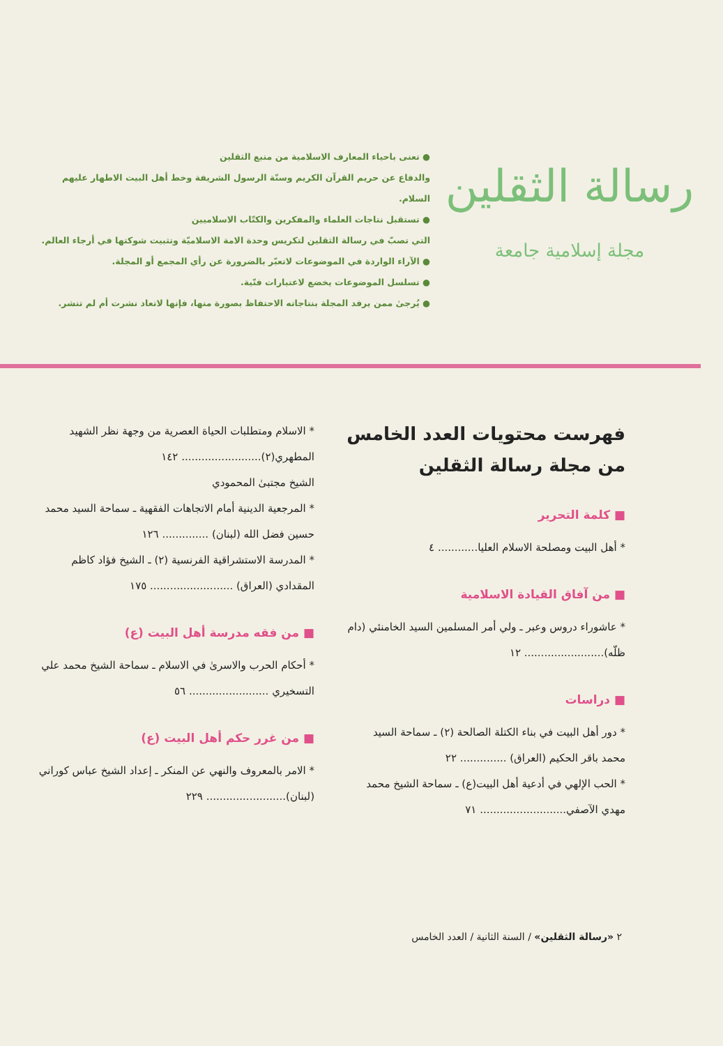رسالة الثقلين
مجلة إسلامية جامعة
● تعنى باحياء المعارف الاسلامية من منبع الثقلين
والدفاع عن حريم القرآن الكريم وسنّة الرسول الشريفة وخط أهل البيت الاطهار عليهم السلام.
● تستقبل نتاجات العلماء والمفكرين والكتّاب الاسلاميين
التي تصبّ في رسالة الثقلين لتكريس وحدة الامة الاسلاميّة وتثبيت شوكتها في أرجاء العالم.
● الآراء الواردة في الموضوعات لاتعبّر بالضرورة عن رأي المجمع أو المجلة.
● تسلسل الموضوعات يخضع لاعتبارات فنّية.
● يُرجىٰ ممن يرفد المجلة بنتاجاته الاحتفاظ بصورة منها، فإنها لاتعاد نشرت أم لم تنشر.
فهرست محتويات العدد الخامس
من مجلة رسالة الثقلين
■ كلمة التحرير
* أهل البيت ومصلحة الاسلام العليا............ ٤
■ من آفاق القيادة الاسلامية
* عاشوراء دروس وعبر ـ ولي أمر المسلمين السيد الخامنئي (دام ظلّه)........................ ١٢
■ دراسات
* دور أهل البيت في بناء الكتلة الصالحة (٢) ـ سماحة السيد محمد باقر الحكيم (العراق) .............. ٢٢
* الحب الإلهي في أدعية أهل البيت(ع) ـ سماحة الشيخ محمد مهدي الآصفي.......................... ٧١
* الاسلام ومتطلبات الحياة العصرية من وجهة نظر الشهيد المطهري(٢)........................ ١٤٢
الشيخ مجتبىٰ المحمودي
* المرجعية الدينية أمام الاتجاهات الفقهية ـ سماحة السيد محمد حسين فضل الله (لبنان) .............. ١٢٦
* المدرسة الاستشراقية الفرنسية (٢) ـ الشيخ فؤاد كاظم المقدادي (العراق) ......................... ١٧٥
■ من فقه مدرسة أهل البيت (ع)
* أحكام الحرب والاسرىٰ في الاسلام ـ سماحة الشيخ محمد علي التسخيري ........................ ٥٦
■ من غرر حكم أهل البيت (ع)
* الامر بالمعروف والنهي عن المنكر ـ إعداد الشيخ عباس كوراني (لبنان)........................ ٢٢٩
٢ «رسالة الثقلين» / السنة الثانية / العدد الخامس